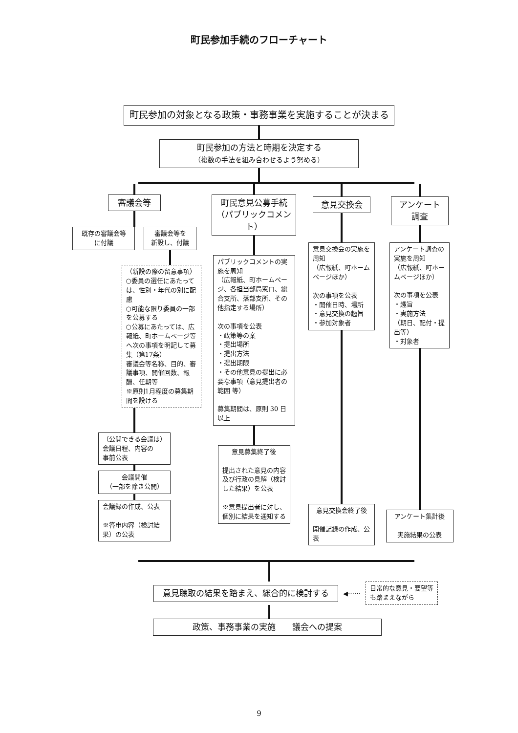町民参加手続のフローチャート
町民参加の対象となる政策・事務事業を実施することが決まる
町民参加の方法と時期を決定する
（複数の手法を組み合わせるよう努める）
審議会等
既存の審議会等
に付議
審議会等を
新設し、付議
（新設の際の留意事項）
○委員の選任にあたっては、性別・年代の別に配慮
○可能な限り委員の一部を公募する
○公募にあたっては、広報紙、町ホームページ等へ次の事項を明記して募集（第17条）
審議会等名称、目的、審議事項、開催回数、報酬、任期等
※原則1月程度の募集期間を設ける
（公開できる会議は）
会議日程、内容の
事前公表
会議開催
（一部を除き公開）
会議録の作成、公表
※答申内容（検討結果）の公表
町民意見公募手続
（パブリックコメント）
パブリックコメントの実施を周知
（広報紙、町ホームページ、各担当部局窓口、総合支所、落部支所、その他指定する場所）
次の事項を公表
・政策等の案
・提出場所
・提出方法
・提出期限
・その他意見の提出に必要な事項（意見提出者の範囲 等）
募集期間は、原則 30 日以上
意見募集終了後
提出された意見の内容及び行政の見解（検討した結果）を公表
※意見提出者に対し、個別に結果を通知する
意見交換会
意見交換会の実施を周知
（広報紙、町ホームページほか）
次の事項を公表
・開催日時、場所
・意見交換の趣旨
・参加対象者
意見交換会終了後
開催記録の作成、公表
アンケート
調査
アンケート調査の実施を周知
（広報紙、町ホームページほか）
次の事項を公表
・趣旨
・実施方法
（期日、配付・提出等）
・対象者
アンケート集計後
実施結果の公表
意見聴取の結果を踏まえ、総合的に検討する
◀⋯⋯
日常的な意見・要望等も踏まえながら
政策、事務事業の実施　　議会への提案
9